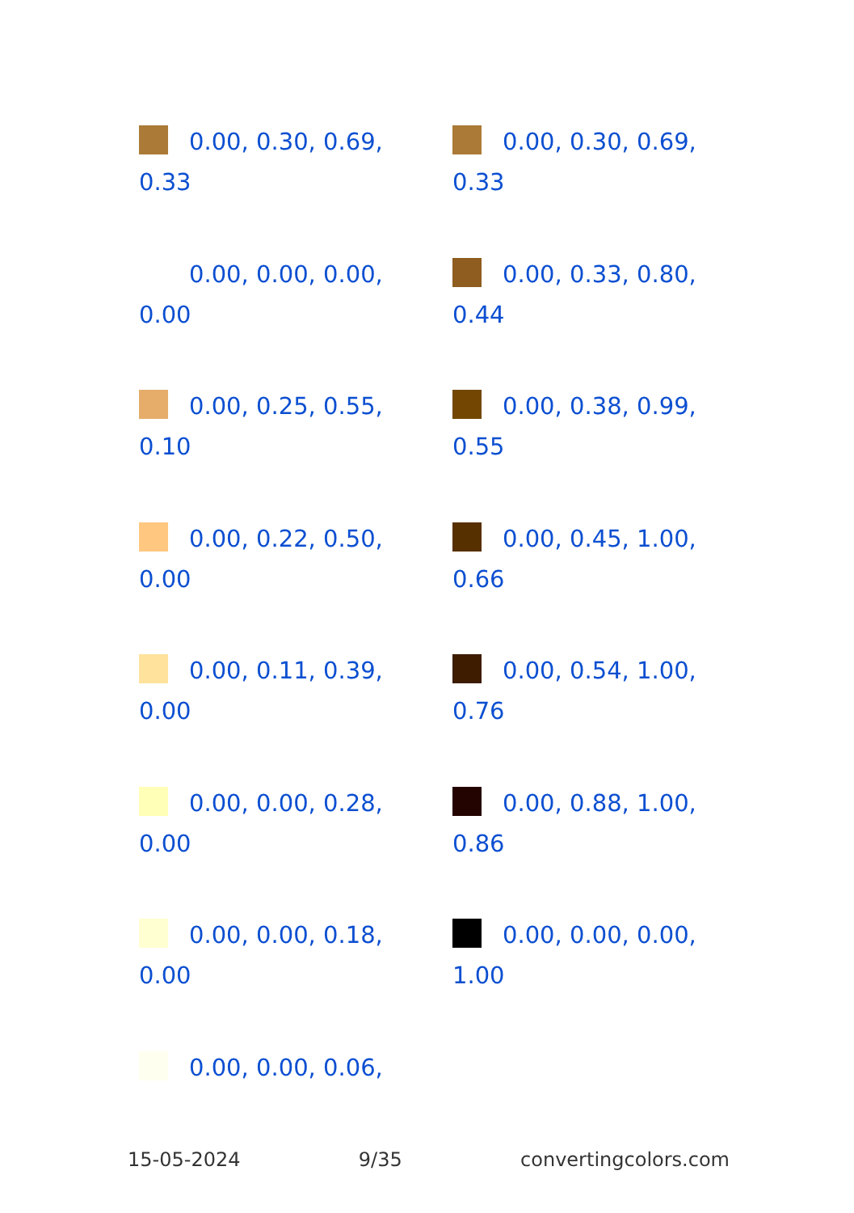0.00, 0.30, 0.69, 0.33
0.00, 0.30, 0.69, 0.33
0.00, 0.00, 0.00, 0.00
0.00, 0.33, 0.80, 0.44
0.00, 0.25, 0.55, 0.10
0.00, 0.38, 0.99, 0.55
0.00, 0.22, 0.50, 0.00
0.00, 0.45, 1.00, 0.66
0.00, 0.11, 0.39, 0.00
0.00, 0.54, 1.00, 0.76
0.00, 0.00, 0.28, 0.00
0.00, 0.88, 1.00, 0.86
0.00, 0.00, 0.18, 0.00
0.00, 0.00, 0.00, 1.00
0.00, 0.00, 0.06,
15-05-2024 9/35 convertingcolors.com